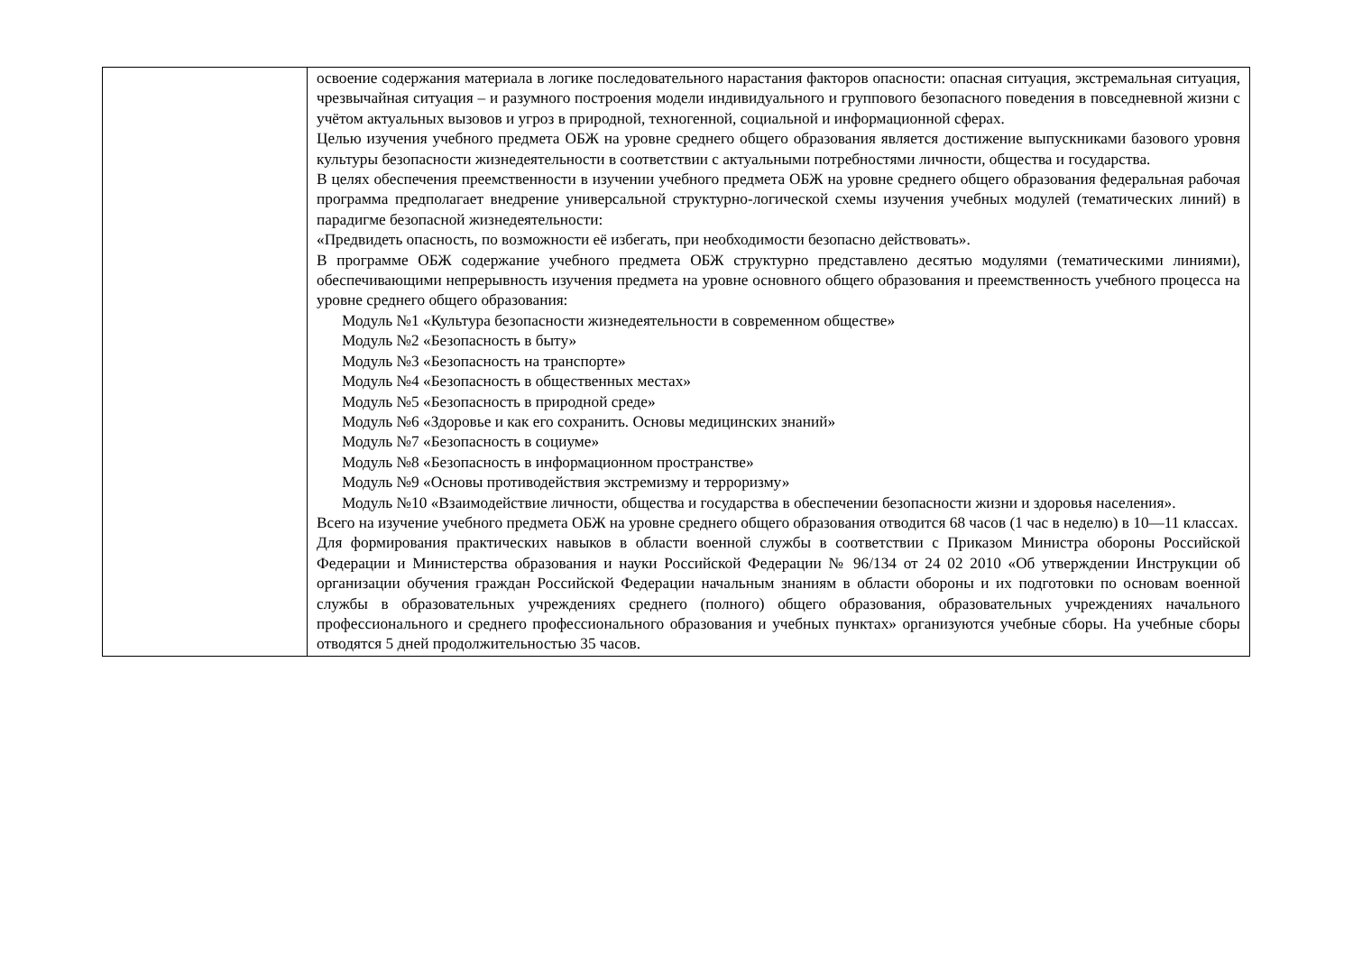| | освоение содержания материала в логике последовательного нарастания факторов опасности: опасная ситуация, экстремальная ситуация, чрезвычайная ситуация – и разумного построения модели индивидуального и группового безопасного поведения в повседневной жизни с учётом актуальных вызовов и угроз в природной, техногенной, социальной и информационной сферах. Целью изучения учебного предмета ОБЖ на уровне среднего общего образования является достижение выпускниками базового уровня культуры безопасности жизнедеятельности в соответствии с актуальными потребностями личности, общества и государства. В целях обеспечения преемственности в изучении учебного предмета ОБЖ на уровне среднего общего образования федеральная рабочая программа предполагает внедрение универсальной структурно-логической схемы изучения учебных модулей (тематических линий) в парадигме безопасной жизнедеятельности: «Предвидеть опасность, по возможности её избегать, при необходимости безопасно действовать». В программе ОБЖ содержание учебного предмета ОБЖ структурно представлено десятью модулями (тематическими линиями), обеспечивающими непрерывность изучения предмета на уровне основного общего образования и преемственность учебного процесса на уровне среднего общего образования: Модуль №1 «Культура безопасности жизнедеятельности в современном обществе» Модуль №2 «Безопасность в быту» Модуль №3 «Безопасность на транспорте» Модуль №4 «Безопасность в общественных местах» Модуль №5 «Безопасность в природной среде» Модуль №6 «Здоровье и как его сохранить. Основы медицинских знаний» Модуль №7 «Безопасность в социуме» Модуль №8 «Безопасность в информационном пространстве» Модуль №9 «Основы противодействия экстремизму и терроризму» Модуль №10 «Взаимодействие личности, общества и государства в обеспечении безопасности жизни и здоровья населения». Всего на изучение учебного предмета ОБЖ на уровне среднего общего образования отводится 68 часов (1 час в неделю) в 10—11 классах. Для формирования практических навыков в области военной службы в соответствии с Приказом Министра обороны Российской Федерации и Министерства образования и науки Российской Федерации № 96/134 от 24 02 2010 «Об утверждении Инструкции об организации обучения граждан Российской Федерации начальным знаниям в области обороны и их подготовки по основам военной службы в образовательных учреждениях среднего (полного) общего образования, образовательных учреждениях начального профессионального и среднего профессионального образования и учебных пунктах» организуются учебные сборы. На учебные сборы отводятся 5 дней продолжительностью 35 часов. |